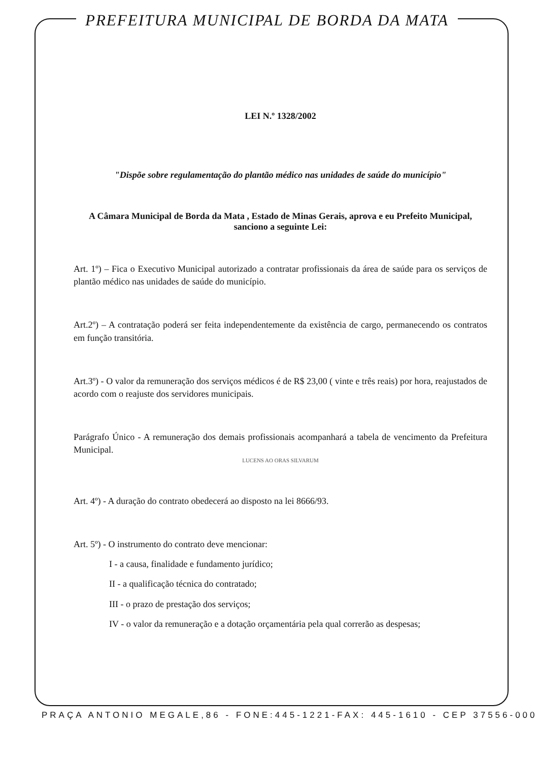PREFEITURA MUNICIPAL DE BORDA DA MATA
LEI N.º 1328/2002
"Dispõe sobre regulamentação do plantão médico nas unidades de saúde do município"
A Câmara Municipal de Borda da Mata , Estado de Minas Gerais, aprova e eu Prefeito Municipal, sanciono a seguinte Lei:
Art. 1º) – Fica o Executivo Municipal autorizado a contratar profissionais da área de saúde para os serviços de plantão médico nas unidades de saúde do município.
Art.2º) – A contratação poderá ser feita independentemente da existência de cargo, permanecendo os contratos em função transitória.
Art.3º) - O valor da remuneração dos serviços médicos é de R$ 23,00 ( vinte e três reais) por hora, reajustados de acordo com o reajuste dos servidores municipais.
Parágrafo Único - A remuneração dos demais profissionais acompanhará a tabela de vencimento da Prefeitura Municipal.
LUCENS AO ORAS SILVARUM
Art. 4º) - A duração do contrato obedecerá ao disposto na lei 8666/93.
Art. 5º) - O instrumento do contrato deve mencionar:
I - a causa, finalidade e fundamento jurídico;
II - a qualificação técnica do contratado;
III - o prazo de prestação dos serviços;
IV - o valor da remuneração e a dotação orçamentária pela qual correrão as despesas;
PRAÇA ANTONIO MEGALE,86 - FONE:445-1221-FAX: 445-1610 - CEP 37556-000